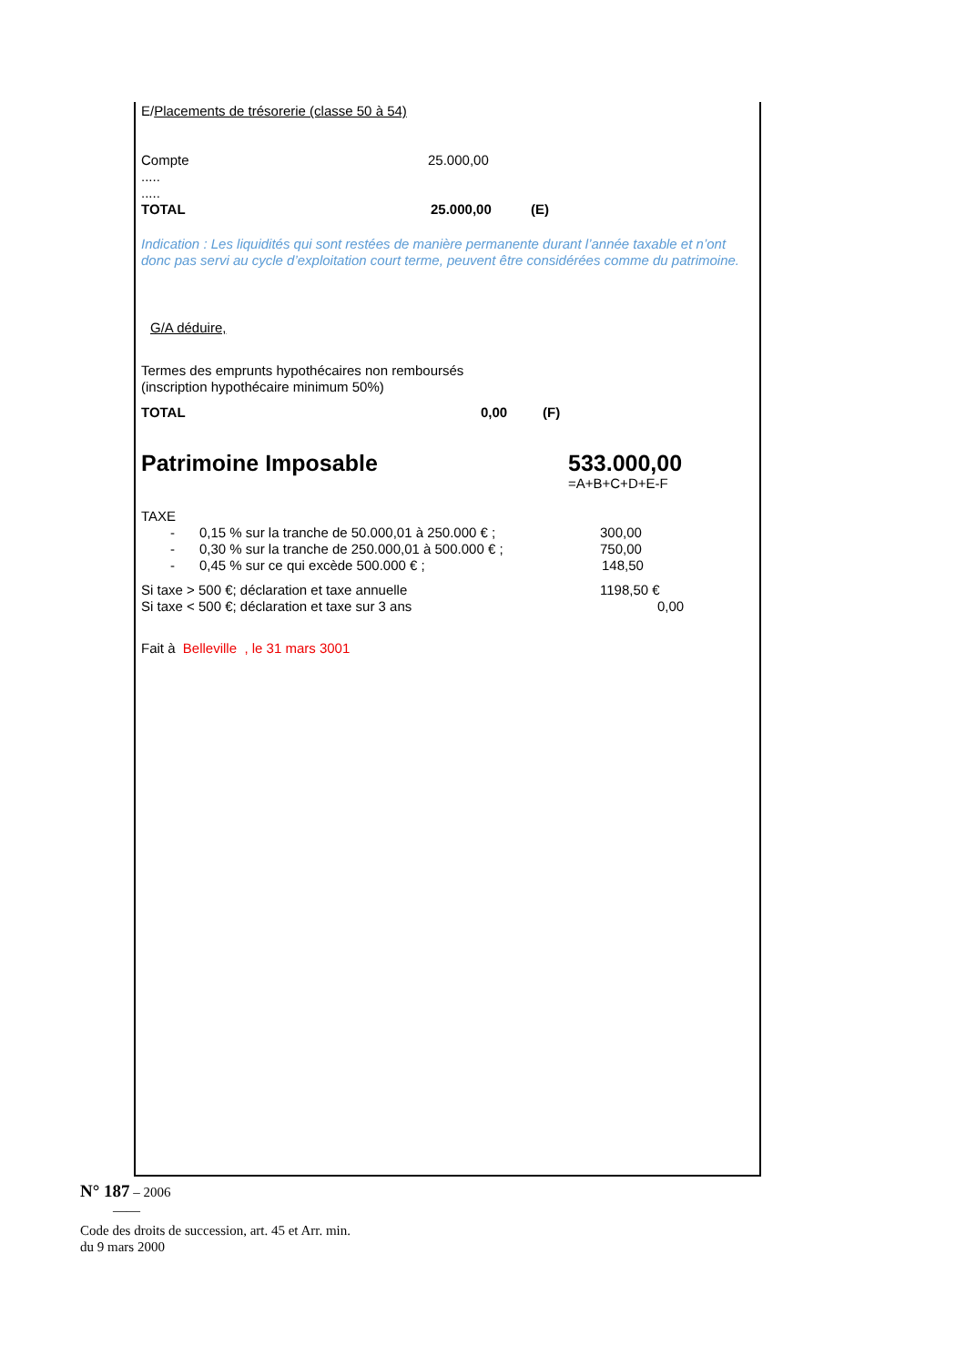E/Placements de trésorerie (classe 50 à 54)
Compte 25.000,00
.....
.....
TOTAL 25.000,00 (E)
Indication : Les liquidités qui sont restées de manière permanente durant l’année taxable et n’ont donc pas servi au cycle d’exploitation court terme, peuvent être considérées comme du patrimoine.
G/A déduire,
Termes des emprunts hypothécaires non remboursés
(inscription hypothécaire minimum 50%)
TOTAL 0,00 (F)
Patrimoine Imposable 533.000,00
=A+B+C+D+E-F
TAXE
- 0,15 % sur la tranche de 50.000,01 à 250.000 € ; 300,00
- 0,30 % sur la tranche de 250.000,01 à 500.000 € ; 750,00
- 0,45 % sur ce qui excède 500.000 € ; 148,50
Si taxe > 500 €; déclaration et taxe annuelle 1198,50 €
Si taxe < 500 €; déclaration et taxe sur 3 ans 0,00
Fait à Belleville , le 31 mars 3001
N° 187 – 2006
——
Code des droits de succession, art. 45 et Arr. min.
du 9 mars 2000